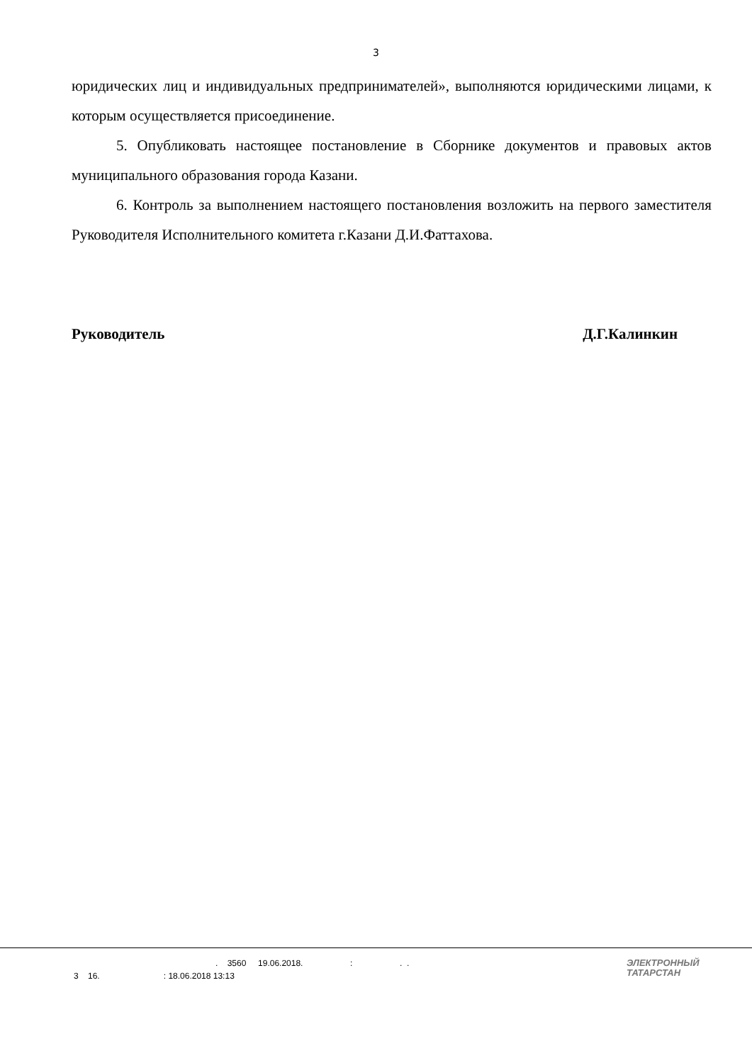3
юридических лиц и индивидуальных предпринимателей», выполняются юридическими лицами, к которым осуществляется присоединение.
5. Опубликовать настоящее постановление в Сборнике документов и правовых актов муниципального образования города Казани.
6. Контроль за выполнением настоящего постановления возложить на первого заместителя Руководителя Исполнительного комитета г.Казани Д.И.Фаттахова.
Руководитель Д.Г.Калинкин
. 3560 19.06.2018. : . .
3 16. : 18.06.2018 13:13
ЭЛЕКТРОННЫЙ
ТАТАРСТАН